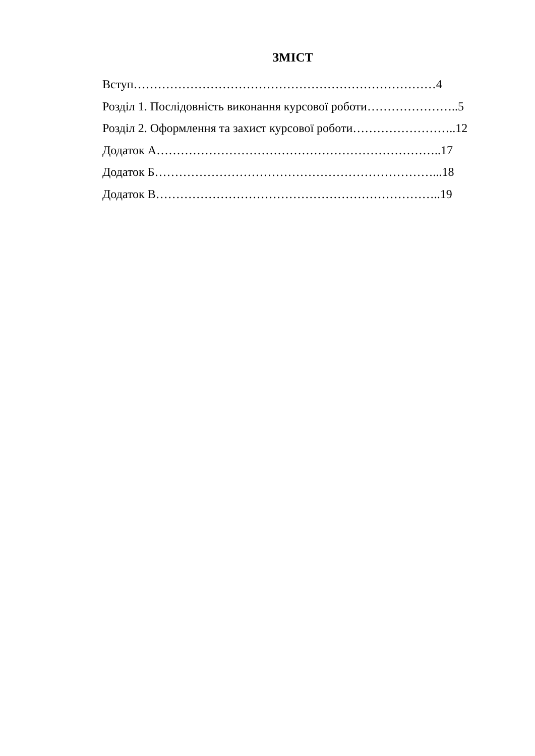ЗМІСТ
Вступ…………………………………………………………………4
Розділ 1. Послідовність виконання курсової роботи…………………..5
Розділ 2. Оформлення та захист курсової роботи……………………..12
Додаток А……………………………………………………………..17
Додаток Б……………………………………………………………...18
Додаток В……………………………………………………………..19